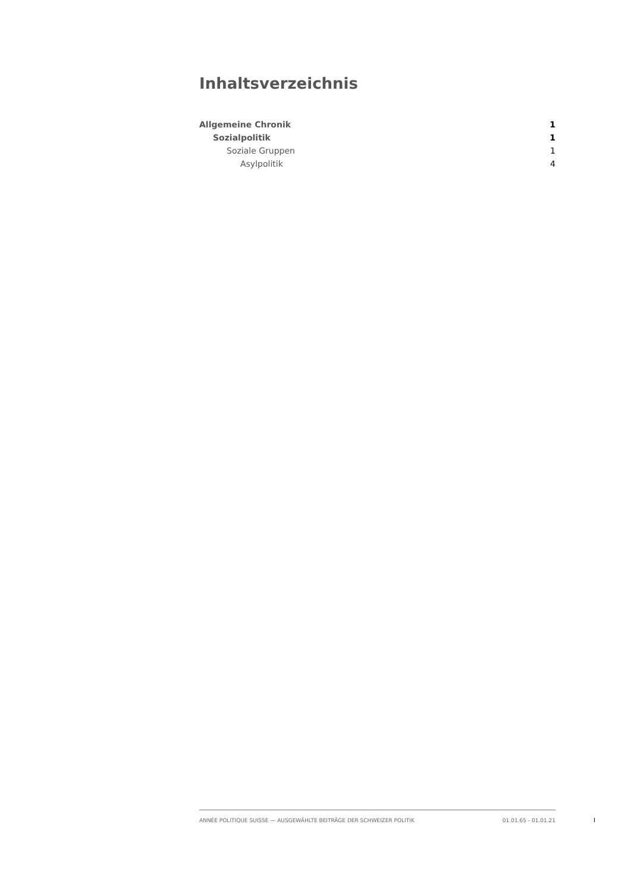Inhaltsverzeichnis
Allgemeine Chronik 1
Sozialpolitik 1
Soziale Gruppen 1
Asylpolitik 4
ANNÉE POLITIQUE SUISSE — AUSGEWÄHLTE BEITRÄGE DER SCHWEIZER POLITIK 01.01.65 - 01.01.21
I